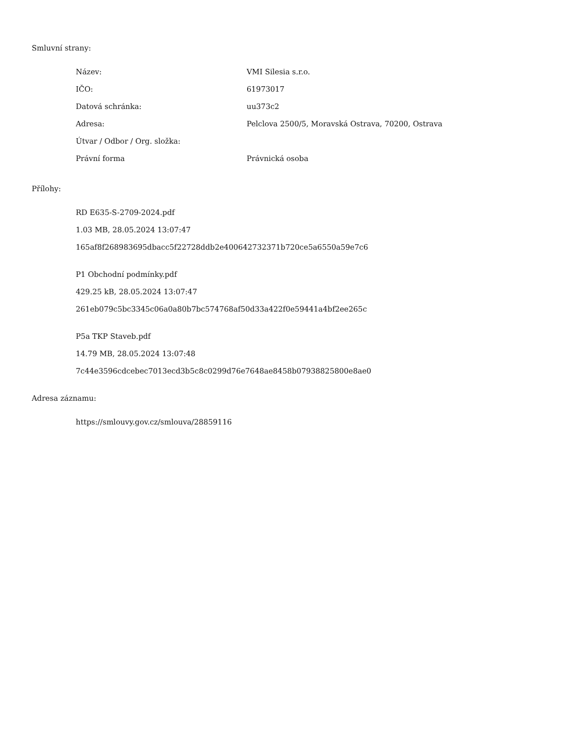Smluvní strany:
| Název: | VMI Silesia s.r.o. |
| IČO: | 61973017 |
| Datová schránka: | uu373c2 |
| Adresa: | Pelclova 2500/5, Moravská Ostrava, 70200, Ostrava |
| Útvar / Odbor / Org. složka: | |
| Právní forma | Právnická osoba |
Přílohy:
RD E635-S-2709-2024.pdf
1.03 MB, 28.05.2024 13:07:47
165af8f268983695dbacc5f22728ddb2e400642732371b720ce5a6550a59e7c6
P1 Obchodní podmínky.pdf
429.25 kB, 28.05.2024 13:07:47
261eb079c5bc3345c06a0a80b7bc574768af50d33a422f0e59441a4bf2ee265c
P5a TKP Staveb.pdf
14.79 MB, 28.05.2024 13:07:48
7c44e3596cdcebec7013ecd3b5c8c0299d76e7648ae8458b07938825800e8ae0
Adresa záznamu:
https://smlouvy.gov.cz/smlouva/28859116